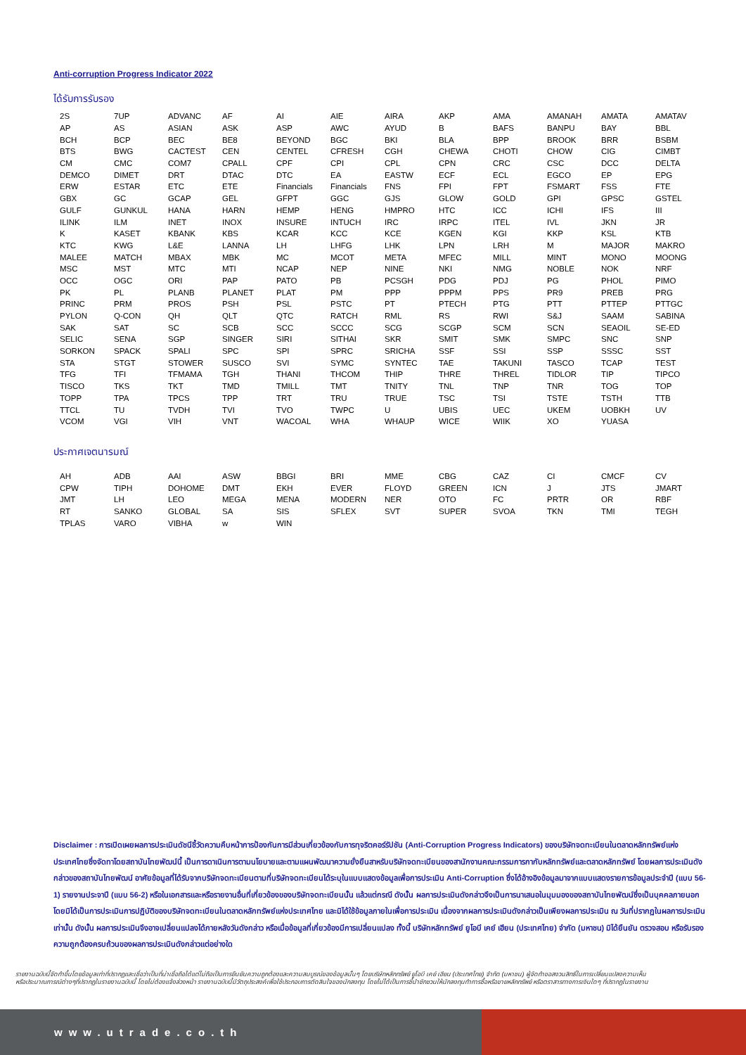Anti-corruption Progress Indicator 2022
ได้รับการรับรอง
| 2S | 7UP | ADVANC | AF | AI | AIE | AIRA | AKP | AMA | AMANAH | AMATA | AMATAV |
| AP | AS | ASIAN | ASK | ASP | AWC | AYUD | B | BAFS | BANPU | BAY | BBL |
| BCH | BCP | BEC | BE8 | BEYOND | BGC | BKI | BLA | BPP | BROOK | BRR | BSBM |
| BTS | BWG | CACTEST | CEN | CENTEL | CFRESH | CGH | CHEWA | CHOTI | CHOW | CIG | CIMBT |
| CM | CMC | COM7 | CPALL | CPF | CPI | CPL | CPN | CRC | CSC | DCC | DELTA |
| DEMCO | DIMET | DRT | DTAC | DTC | EA | EASTW | ECF | ECL | EGCO | EP | EPG |
| ERW | ESTAR | ETC | ETE | Financials | Financials | FNS | FPI | FPT | FSMART | FSS | FTE |
| GBX | GC | GCAP | GEL | GFPT | GGC | GJS | GLOW | GOLD | GPI | GPSC | GSTEL |
| GULF | GUNKUL | HANA | HARN | HEMP | HENG | HMPRO | HTC | ICC | ICHI | IFS | III |
| ILINK | ILM | INET | INOX | INSURE | INTUCH | IRC | IRPC | ITEL | IVL | JKN | JR |
| K | KASET | KBANK | KBS | KCAR | KCC | KCE | KGEN | KGI | KKP | KSL | KTB |
| KTC | KWG | L&E | LANNA | LH | LHFG | LHK | LPN | LRH | M | MAJOR | MAKRO |
| MALEE | MATCH | MBAX | MBK | MC | MCOT | META | MFEC | MILL | MINT | MONO | MOONG |
| MSC | MST | MTC | MTI | NCAP | NEP | NINE | NKI | NMG | NOBLE | NOK | NRF |
| OCC | OGC | ORI | PAP | PATO | PB | PCSGH | PDG | PDJ | PG | PHOL | PIMO |
| PK | PL | PLANB | PLANET | PLAT | PM | PPP | PPPM | PPS | PR9 | PREB | PRG |
| PRINC | PRM | PROS | PSH | PSL | PSTC | PT | PTECH | PTG | PTT | PTTEP | PTTGC |
| PYLON | Q-CON | QH | QLT | QTC | RATCH | RML | RS | RWI | S&J | SAAM | SABINA |
| SAK | SAT | SC | SCB | SCC | SCCC | SCG | SCGP | SCM | SCN | SEAOIL | SE-ED |
| SELIC | SENA | SGP | SINGER | SIRI | SITHAI | SKR | SMIT | SMK | SMPC | SNC | SNP |
| SORKON | SPACK | SPALI | SPC | SPI | SPRC | SRICHA | SSF | SSI | SSP | SSSC | SST |
| STA | STGT | STOWER | SUSCO | SVI | SYMC | SYNTEC | TAE | TAKUNI | TASCO | TCAP | TEST |
| TFG | TFI | TFMAMA | TGH | THANI | THCOM | THIP | THRE | THREL | TIDLOR | TIP | TIPCO |
| TISCO | TKS | TKT | TMD | TMILL | TMT | TNITY | TNL | TNP | TNR | TOG | TOP |
| TOPP | TPA | TPCS | TPP | TRT | TRU | TRUE | TSC | TSI | TSTE | TSTH | TTB |
| TTCL | TU | TVDH | TVI | TVO | TWPC | U | UBIS | UEC | UKEM | UOBKH | UV |
| VCOM | VGI | VIH | VNT | WACOAL | WHA | WHAUP | WICE | WIIK | XO | YUASA | |
ประกาศเจตนารมณ์
| AH | ADB | AAI | ASW | BBGI | BRI | MME | CBG | CAZ | CI | CMCF | CV |
| CPW | TIPH | DOHOME | DMT | EKH | EVER | FLOYD | GREEN | ICN | J | JTS | JMART |
| JMT | LH | LEO | MEGA | MENA | MODERN | NER | OTO | FC | PRTR | OR | RBF |
| RT | SANKO | GLOBAL | SA | SIS | SFLEX | SVT | SUPER | SVOA | TKN | TMI | TEGH |
| TPLAS | VARO | VIBHA | w | WIN | | | | | | | |
Disclaimer : การเปิดเผยผลการประเมินดัชนีชี้วัดความคืบหน้าการป้องกันการมีส่วนเกี่ยวข้องกับการทุจริตคอร์รัปชัน (Anti-Corruption Progress Indicators) ของบริษัทจดทะเบียนในตลาดหลักทรัพย์แห่งประเทศไทยซึ่งจัดทาโดยสถาบันไทยพัฒน์นี้ เป็นการดาเนินการตามนโยบายและตามแผนพัฒนาความยั่งยืนสาหรับบริษัทจดทะเบียนของสานักงานคณะกรรมการกากับหลักทรัพย์และตลาดหลักทรัพย์ โดยผลการประเมินดังกล่าวของสถาบันไทยพัฒน์ อาศัยข้อมูลที่ได้รับจากบริษัทจดทะเบียนตามที่บริษัทจดทะเบียนได้ระบุในแบบแสดงข้อมูลเพื่อการประเมิน Anti-Corruption ซึ่งได้อ้างอิงข้อมูลมาจากแบบแสดงรายการข้อมูลประจำปี (แบบ 56-1) รายงานประจาปี (แบบ 56-2) หรือในเอกสารและหรือรายงานอื่นที่เกี่ยวข้องของบริษัทจดทะเบียนนั้น แล้วแต่กรณี ดังนั้น ผลการประเมินดังกล่าวจึงเป็นการนาเสนอในมุมมองของสถาบันไทยพัฒน์ซึ่งเป็นบุคคลภายนอก โดยมิได้เป็นการประเมินการปฏิบัติของบริษัทจดทะเบียนในตลาดหลักทรัพย์แห่งประเทศไทย และมิได้ใช้ข้อมูลภายในเพื่อการประเมิน เนื่องจากผลการประเมินดังกล่าวเป็นเพียงผลการประเมิน ณ วันที่ปรากฏในผลการประเมินเท่านั้น ดังนั้น ผลการประเมินจึงอาจเปลี่ยนแปลงได้ภายหลังวันดังกล่าว หรือเมื่อข้อมูลที่เกี่ยวข้องมีการเปลี่ยนแปลง ทั้งนี้ บริษัทหลักทรัพย์ ยูโอบี เคย์ เฮียน (ประเทศไทย) จำกัด (มหาชน) มิได้ยืนยัน ตรวจสอบ หรือรับรองความถูกต้องครบถ้วนของผลการประเมินดังกล่าวแต่อย่างใด
รายงานฉบับนี้จัดทำขึ้นโดยข้อมูลเท่าที่ปรากฏและเชื่อว่าเป็นที่น่าเชื่อถือได้แต่ไม่ถือเป็นการยืนยันความถูกต้องและความสมบูรณ์ของข้อมูลนั้นๆ โดยบริษัทหลักทรัพย์ ยูโอบี เคย์ เฮียน (ประเทศไทย) จำกัด (มหาชน) ผู้จัดทำขอสงวนสิทธิ์ในการเปลี่ยนแปลงความเห็นหรือประมาณการณ์ต่างๆที่ปรากฏในรายงานฉบับนี้ โดยไม่ต้องแจ้งล่วงหน้า รายงานฉบับนี้มีวัตถุประสงค์เพื่อใช้ประกอบการตัดสินใจของนักลงทุน โดยไม่ได้เป็นการชี้นำชักชวนให้นักลงทุนทำการซื้อหรือขายหลักทรัพย์ หรือตราสารทางการเงินใดๆ ที่ปรากฏในรายงาน
www.utrade.co.th